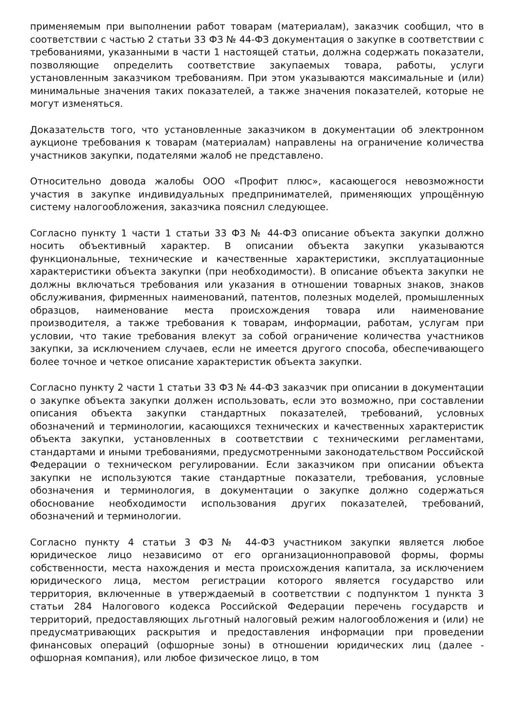применяемым при выполнении работ товарам (материалам), заказчик сообщил, что в соответствии с частью 2 статьи 33 ФЗ № 44-ФЗ документация о закупке в соответствии с требованиями, указанными в части 1 настоящей статьи, должна содержать показатели, позволяющие определить соответствие закупаемых товара, работы, услуги установленным заказчиком требованиям. При этом указываются максимальные и (или) минимальные значения таких показателей, а также значения показателей, которые не могут изменяться.
Доказательств того, что установленные заказчиком в документации об электронном аукционе требования к товарам (материалам) направлены на ограничение количества участников закупки, подателями жалоб не представлено.
Относительно довода жалобы ООО «Профит плюс», касающегося невозможности участия в закупке индивидуальных предпринимателей, применяющих упрощённую систему налогообложения, заказчика пояснил следующее.
Согласно пункту 1 части 1 статьи 33 ФЗ № 44-ФЗ описание объекта закупки должно носить объективный характер. В описании объекта закупки указываются функциональные, технические и качественные характеристики, эксплуатационные характеристики объекта закупки (при необходимости). В описание объекта закупки не должны включаться требования или указания в отношении товарных знаков, знаков обслуживания, фирменных наименований, патентов, полезных моделей, промышленных образцов, наименование места происхождения товара или наименование производителя, а также требования к товарам, информации, работам, услугам при условии, что такие требования влекут за собой ограничение количества участников закупки, за исключением случаев, если не имеется другого способа, обеспечивающего более точное и четкое описание характеристик объекта закупки.
Согласно пункту 2 части 1 статьи 33 ФЗ № 44-ФЗ заказчик при описании в документации о закупке объекта закупки должен использовать, если это возможно, при составлении описания объекта закупки стандартных показателей, требований, условных обозначений и терминологии, касающихся технических и качественных характеристик объекта закупки, установленных в соответствии с техническими регламентами, стандартами и иными требованиями, предусмотренными законодательством Российской Федерации о техническом регулировании. Если заказчиком при описании объекта закупки не используются такие стандартные показатели, требования, условные обозначения и терминология, в документации о закупке должно содержаться обоснование необходимости использования других показателей, требований, обозначений и терминологии.
Согласно пункту 4 статьи 3 ФЗ № 44-ФЗ участником закупки является любое юридическое лицо независимо от его организационноправовой формы, формы собственности, места нахождения и места происхождения капитала, за исключением юридического лица, местом регистрации которого является государство или территория, включенные в утверждаемый в соответствии с подпунктом 1 пункта 3 статьи 284 Налогового кодекса Российской Федерации перечень государств и территорий, предоставляющих льготный налоговый режим налогообложения и (или) не предусматривающих раскрытия и предоставления информации при проведении финансовых операций (офшорные зоны) в отношении юридических лиц (далее - офшорная компания), или любое физическое лицо, в том